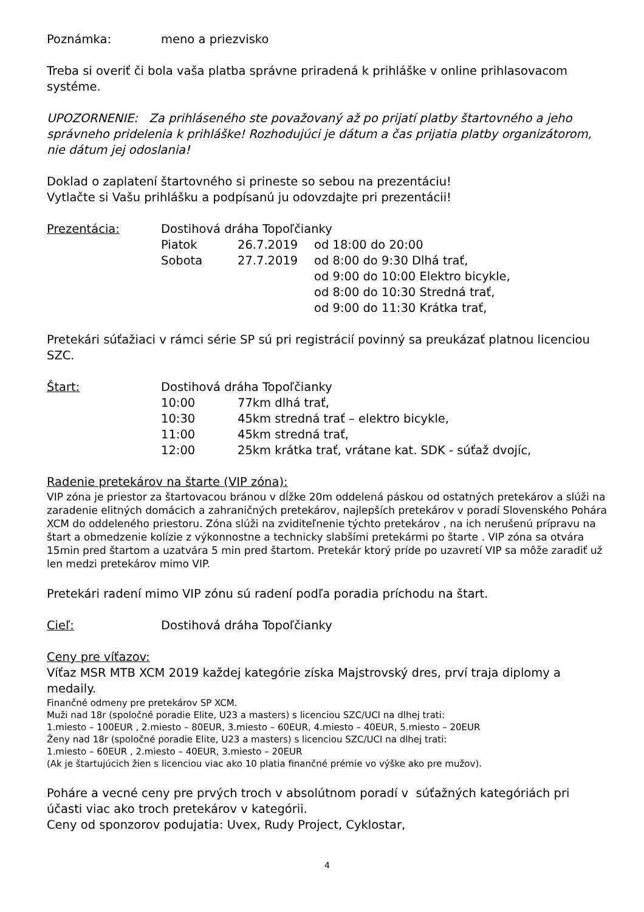| Poznámka: | meno a priezvisko |
Treba si overiť či bola vaša platba správne priradená k prihláške v online prihlasovacom systéme.
UPOZORNENIE: Za prihláseného ste považovaný až po prijatí platby štartovného a jeho správneho pridelenia k prihláške! Rozhodujúci je dátum a čas prijatia platby organizátorom, nie dátum jej odoslania!
Doklad o zaplatení štartovného si prineste so sebou na prezentáciu!
Vytlačte si Vašu prihlášku a podpísanú ju odovzdajte pri prezentácii!
| Prezentácia: | Dostihová dráha Topoľčianky | | |
| | Piatok | 26.7.2019 | od 18:00 do 20:00 |
| | Sobota | 27.7.2019 | od 8:00 do 9:30 Dlhá trať, od 9:00 do 10:00 Elektro bicykle, od 8:00 do 10:30 Stredná trať, od 9:00 do 11:30 Krátka trať, |
Pretekári súťažiaci v rámci série SP sú pri registrácií povinný sa preukázať platnou licenciou SZC.
| Štart: | Dostihová dráha Topoľčianky | |
| | 10:00 | 77km dlhá trať, |
| | 10:30 | 45km stredná trať – elektro bicykle, |
| | 11:00 | 45km stredná trať, |
| | 12:00 | 25km krátka trať, vrátane kat. SDK - súťaž dvojíc, |
Radenie pretekárov na štarte (VIP zóna):
VIP zóna je priestor za štartovacou bránou v dĺžke 20m oddelená páskou od ostatných pretekárov a slúži na zaradenie elitných domácich a zahraničných pretekárov, najlepších pretekárov v poradí Slovenského Pohára XCM do oddeleného priestoru. Zóna slúži na zviditeľnenie týchto pretekárov , na ich nerušenú prípravu na štart a obmedzenie kolízie z výkonnostne a technicky slabšími pretekármi po štarte . VIP zóna sa otvára 15min pred štartom a uzatvára 5 min pred štartom. Pretekár ktorý príde po uzavretí VIP sa môže zaradiť už len medzi pretekárov mimo VIP.
Pretekári radení mimo VIP zónu sú radení podľa poradia príchodu na štart.
| Cieľ: | Dostihová dráha Topoľčianky |
Ceny pre víťazov:
Víťaz MSR MTB XCM 2019 každej kategórie získa Majstrovský dres, prví traja diplomy a medaily.
Finančné odmeny pre pretekárov SP XCM.
Muži nad 18r (spoločné poradie Elite, U23 a masters) s licenciou SZC/UCI na dlhej trati:
1.miesto – 100EUR , 2.miesto – 80EUR, 3.miesto – 60EUR, 4.miesto – 40EUR, 5.miesto – 20EUR
Ženy nad 18r (spoločné poradie Elite, U23 a masters) s licenciou SZC/UCI na dlhej trati:
1.miesto – 60EUR , 2.miesto – 40EUR, 3.miesto – 20EUR
(Ak je štartujúcich žien s licenciou viac ako 10 platia finančné prémie vo výške ako pre mužov).
Poháre a vecné ceny pre prvých troch v absolútnom poradí v súťažných kategóriách pri účasti viac ako troch pretekárov v kategórii.
Ceny od sponzorov podujatia: Uvex, Rudy Project, Cyklostar,
4